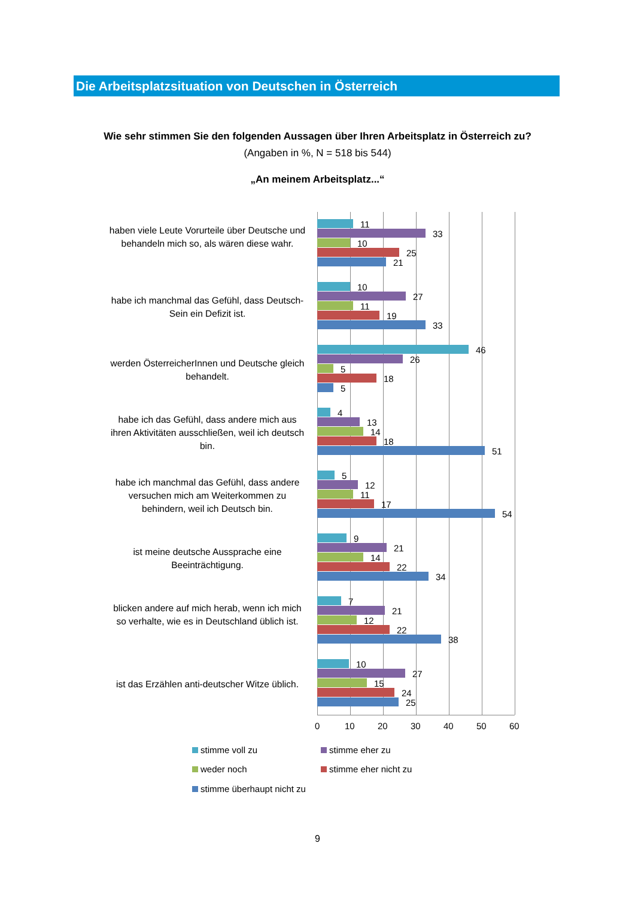Die Arbeitsplatzsituation von Deutschen in Österreich
Wie sehr stimmen Sie den folgenden Aussagen über Ihren Arbeitsplatz in Österreich zu?
(Angaben in %, N = 518 bis 544)
„An meinem Arbeitsplatz...“
haben viele Leute Vorurteile über Deutsche und behandeln mich so, als wären diese wahr.
habe ich manchmal das Gefühl, dass Deutsch-Sein ein Defizit ist.
werden ÖsterreicherInnen und Deutsche gleich behandelt.
habe ich das Gefühl, dass andere mich aus ihren Aktivitäten ausschließen, weil ich deutsch bin.
habe ich manchmal das Gefühl, dass andere versuchen mich am Weiterkommen zu behindern, weil ich Deutsch bin.
ist meine deutsche Aussprache eine Beeinträchtigung.
blicken andere auf mich herab, wenn ich mich so verhalte, wie es in Deutschland üblich ist.
ist das Erzählen anti-deutscher Witze üblich.
11
33
10
25
21
10
27
11
19
33
46
26
5
18
5
4
13
14
18
51
5
12
11
17
54
9
21
14
22
34
7
21
12
22
38
10
27
15
24
25
0 10 20 30 40 50 60
stimme voll zu stimme eher zu
weder noch stimme eher nicht zu
stimme überhaupt nicht zu
9